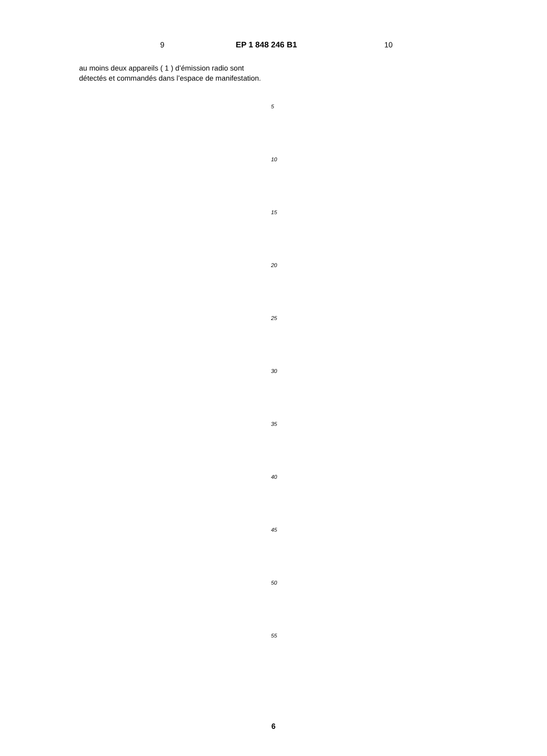9 EP 1 848 246 B1 10
au moins deux appareils ( 1 ) d’émission radio sont détectés et commandés dans l’espace de manifes­tation.
5
10
15
20
25
30
35
40
45
50
55
6